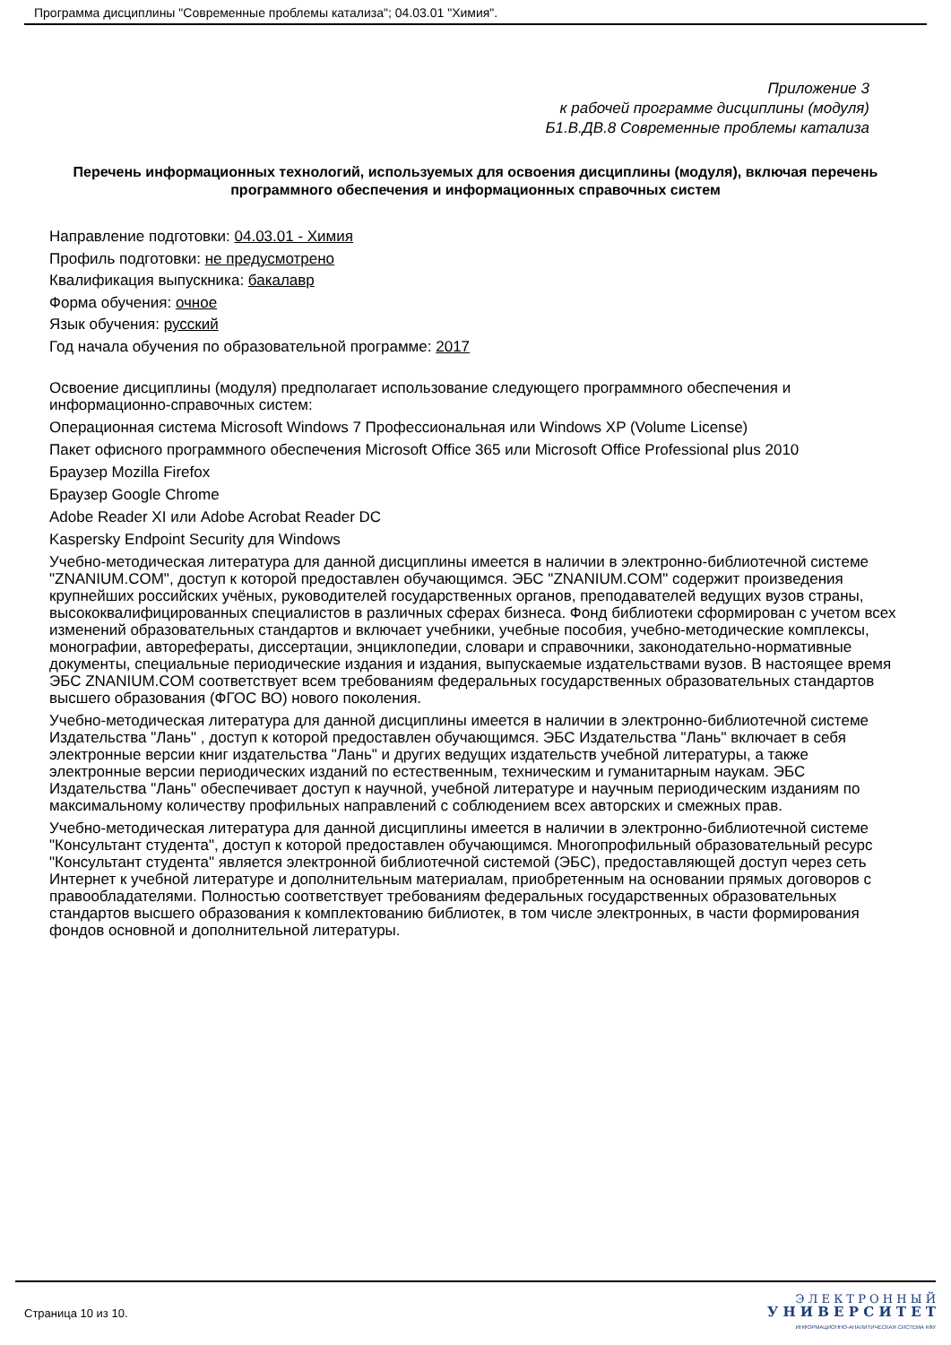Программа дисциплины "Современные проблемы катализа"; 04.03.01 "Химия".
Приложение 3
к рабочей программе дисциплины (модуля)
Б1.В.ДВ.8 Современные проблемы катализа
Перечень информационных технологий, используемых для освоения дисциплины (модуля), включая перечень программного обеспечения и информационных справочных систем
Направление подготовки: 04.03.01 - Химия
Профиль подготовки: не предусмотрено
Квалификация выпускника: бакалавр
Форма обучения: очное
Язык обучения: русский
Год начала обучения по образовательной программе: 2017
Освоение дисциплины (модуля) предполагает использование следующего программного обеспечения и информационно-справочных систем:
Операционная система Microsoft Windows 7 Профессиональная или Windows XP (Volume License)
Пакет офисного программного обеспечения Microsoft Office 365 или Microsoft Office Professional plus 2010
Браузер Mozilla Firefox
Браузер Google Chrome
Adobe Reader XI или Adobe Acrobat Reader DC
Kaspersky Endpoint Security для Windows
Учебно-методическая литература для данной дисциплины имеется в наличии в электронно-библиотечной системе "ZNANIUM.COM", доступ к которой предоставлен обучающимся. ЭБС "ZNANIUM.COM" содержит произведения крупнейших российских учёных, руководителей государственных органов, преподавателей ведущих вузов страны, высококвалифицированных специалистов в различных сферах бизнеса. Фонд библиотеки сформирован с учетом всех изменений образовательных стандартов и включает учебники, учебные пособия, учебно-методические комплексы, монографии, авторефераты, диссертации, энциклопедии, словари и справочники, законодательно-нормативные документы, специальные периодические издания и издания, выпускаемые издательствами вузов. В настоящее время ЭБС ZNANIUM.COM соответствует всем требованиям федеральных государственных образовательных стандартов высшего образования (ФГОС ВО) нового поколения.
Учебно-методическая литература для данной дисциплины имеется в наличии в электронно-библиотечной системе Издательства "Лань" , доступ к которой предоставлен обучающимся. ЭБС Издательства "Лань" включает в себя электронные версии книг издательства "Лань" и других ведущих издательств учебной литературы, а также электронные версии периодических изданий по естественным, техническим и гуманитарным наукам. ЭБС Издательства "Лань" обеспечивает доступ к научной, учебной литературе и научным периодическим изданиям по максимальному количеству профильных направлений с соблюдением всех авторских и смежных прав.
Учебно-методическая литература для данной дисциплины имеется в наличии в электронно-библиотечной системе "Консультант студента", доступ к которой предоставлен обучающимся. Многопрофильный образовательный ресурс "Консультант студента" является электронной библиотечной системой (ЭБС), предоставляющей доступ через сеть Интернет к учебной литературе и дополнительным материалам, приобретенным на основании прямых договоров с правообладателями. Полностью соответствует требованиям федеральных государственных образовательных стандартов высшего образования к комплектованию библиотек, в том числе электронных, в части формирования фондов основной и дополнительной литературы.
Страница 10 из 10.
Э Л Е К Т Р О Н Н Ы Й
У Н И В Е Р С И Т Е Т
ИНФОРМАЦИОННО-АНАЛИТИЧЕСКАЯ СИСТЕМА КФУ